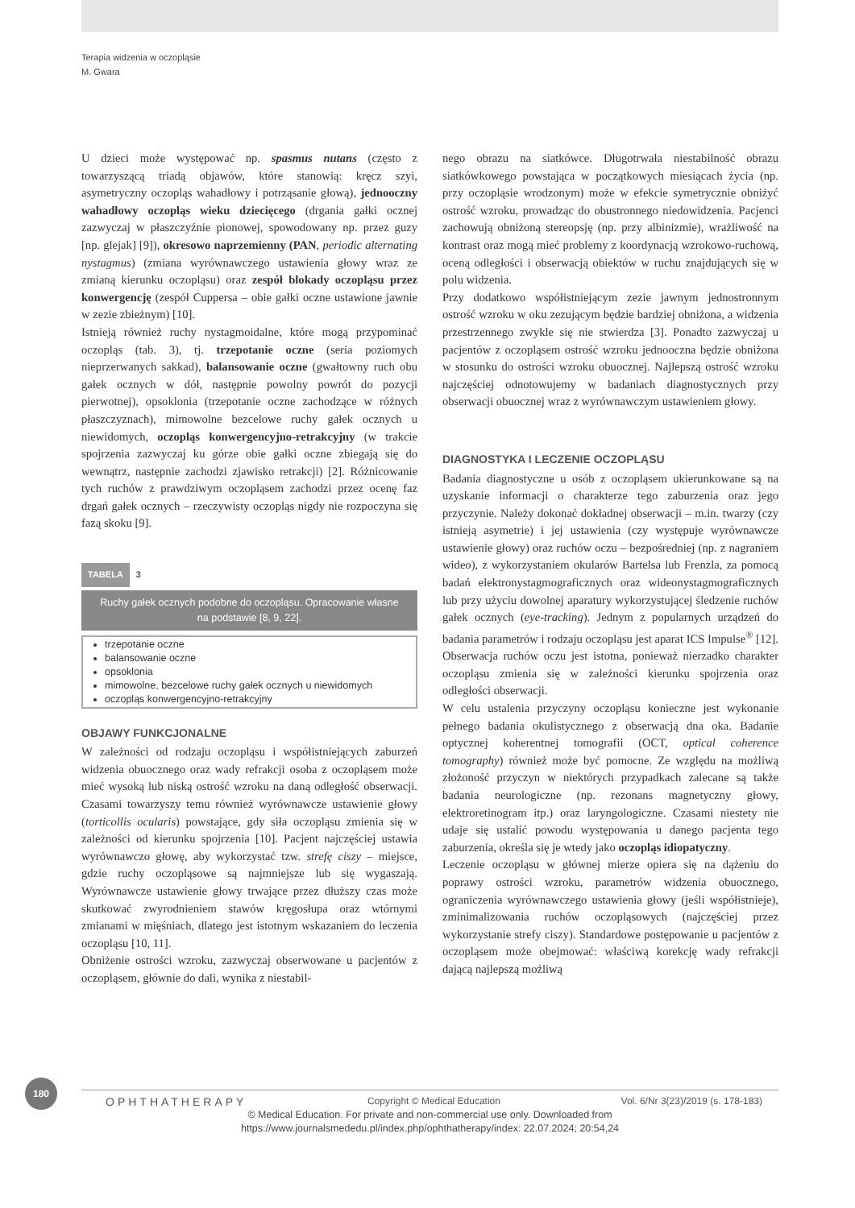Terapia widzenia w oczopląsie
M. Gwara
U dzieci może występować np. spasmus nutans (często z towarzyszącą triadą objawów, które stanowią: kręcz szyi, asymetryczny oczopląs wahadłowy i potrząsanie głową), jednooczny wahadłowy oczopląs wieku dziecięcego (drgania gałki ocznej zazwyczaj w płaszczyźnie pionowej, spowodowany np. przez guzy [np. glejak] [9]), okresowo naprzemienny (PAN, periodic alternating nystagmus) (zmiana wyrównawczego ustawienia głowy wraz ze zmianą kierunku oczopląsu) oraz zespół blokady oczopląsu przez konwergencję (zespół Cuppersa – obie gałki oczne ustawione jawnie w zezie zbieżnym) [10].
Istnieją również ruchy nystagmoidalne, które mogą przypominać oczopląs (tab. 3), tj. trzepotanie oczne (seria poziomych nieprzerwanych sakkad), balansowanie oczne (gwałtowny ruch obu gałek ocznych w dół, następnie powolny powrót do pozycji pierwotnej), opsoklonia (trzepotanie oczne zachodzące w różnych płaszczyznach), mimowolne bezcelowe ruchy gałek ocznych u niewidomych, oczopląs konwergencyjno-retrakcyjny (w trakcie spojrzenia zazwyczaj ku górze obie gałki oczne zbiegają się do wewnątrz, następnie zachodzi zjawisko retrakcji) [2]. Różnicowanie tych ruchów z prawdziwym oczopląsem zachodzi przez ocenę faz drgań gałek ocznych – rzeczywisty oczopląs nigdy nie rozpoczyna się fazą skoku [9].
TABELA 3
Ruchy gałek ocznych podobne do oczopląsu. Opracowanie własne na podstawie [8, 9, 22].
| trzepotanie oczne balansowanie oczne opsoklonia mimowolne, bezcelowe ruchy gałek ocznych u niewidomych oczopląs konwergencyjno-retrakcyjny |
OBJAWY FUNKCJONALNE
W zależności od rodzaju oczopląsu i współistniejących zaburzeń widzenia obuocznego oraz wady refrakcji osoba z oczopląsem może mieć wysoką lub niską ostrość wzroku na daną odległość obserwacji. Czasami towarzyszy temu również wyrównawcze ustawienie głowy (torticollis ocularis) powstające, gdy siła oczopląsu zmienia się w zależności od kierunku spojrzenia [10]. Pacjent najczęściej ustawia wyrównawczo głowę, aby wykorzystać tzw. strefę ciszy – miejsce, gdzie ruchy oczopląsowe są najmniejsze lub się wygaszają. Wyrównawcze ustawienie głowy trwające przez dłuższy czas może skutkować zwyrodnieniem stawów kręgosłupa oraz wtórnymi zmianami w mięśniach, dlatego jest istotnym wskazaniem do leczenia oczopląsu [10, 11].
Obniżenie ostrości wzroku, zazwyczaj obserwowane u pacjentów z oczopląsem, głównie do dali, wynika z niestabil-
nego obrazu na siatkówce. Długotrwała niestabilność obrazu siatkówkowego powstająca w początkowych miesiącach życia (np. przy oczopląsie wrodzonym) może w efekcie symetrycznie obniżyć ostrość wzroku, prowadząc do obustronnego niedowidzenia. Pacjenci zachowują obniżoną stereopsję (np. przy albinizmie), wrażliwość na kontrast oraz mogą mieć problemy z koordynacją wzrokowo-ruchową, oceną odległości i obserwacją obiektów w ruchu znajdujących się w polu widzenia.
Przy dodatkowo współistniejącym zezie jawnym jednostronnym ostrość wzroku w oku zezującym będzie bardziej obniżona, a widzenia przestrzennego zwykle się nie stwierdza [3]. Ponadto zazwyczaj u pacjentów z oczopląsem ostrość wzroku jednooczna będzie obniżona w stosunku do ostrości wzroku obuocznej. Najlepszą ostrość wzroku najczęściej odnotowujemy w badaniach diagnostycznych przy obserwacji obuocznej wraz z wyrównawczym ustawieniem głowy.
DIAGNOSTYKA I LECZENIE OCZOPLĄSU
Badania diagnostyczne u osób z oczopląsem ukierunkowane są na uzyskanie informacji o charakterze tego zaburzenia oraz jego przyczynie. Należy dokonać dokładnej obserwacji – m.in. twarzy (czy istnieją asymetrie) i jej ustawienia (czy występuje wyrównawcze ustawienie głowy) oraz ruchów oczu – bezpośredniej (np. z nagraniem wideo), z wykorzystaniem okularów Bartelsa lub Frenzla, za pomocą badań elektronystagmograficznych oraz wideonystagmograficznych lub przy użyciu dowolnej aparatury wykorzystującej śledzenie ruchów gałek ocznych (eye-tracking). Jednym z popularnych urządzeń do badania parametrów i rodzaju oczopląsu jest aparat ICS Impulse<sup>®</sup> [12]. Obserwacja ruchów oczu jest istotna, ponieważ nierzadko charakter oczopląsu zmienia się w zależności kierunku spojrzenia oraz odległości obserwacji.
W celu ustalenia przyczyny oczopląsu konieczne jest wykonanie pełnego badania okulistycznego z obserwacją dna oka. Badanie optycznej koherentnej tomografii (OCT, optical coherence tomography) również może być pomocne. Ze względu na możliwą złożoność przyczyn w niektórych przypadkach zalecane są także badania neurologiczne (np. rezonans magnetyczny głowy, elektroretinogram itp.) oraz laryngologiczne. Czasami niestety nie udaje się ustalić powodu występowania u danego pacjenta tego zaburzenia, określa się je wtedy jako oczopląs idiopatyczny.
Leczenie oczopląsu w głównej mierze opiera się na dążeniu do poprawy ostrości wzroku, parametrów widzenia obuocznego, ograniczenia wyrównawczego ustawienia głowy (jeśli współistnieje), zminimalizowania ruchów oczopląsowych (najczęściej przez wykorzystanie strefy ciszy). Standardowe postępowanie u pacjentów z oczopląsem może obejmować: właściwą korekcję wady refrakcji dającą najlepszą możliwą
180
OPHTHATHERAPY Copyright © Medical Education Vol. 6/Nr 3(23)/2019 (s. 178-183)
© Medical Education. For private and non-commercial use only. Downloaded from
https://www.journalsmededu.pl/index.php/ophthatherapy/index: 22.07.2024; 20:54,24